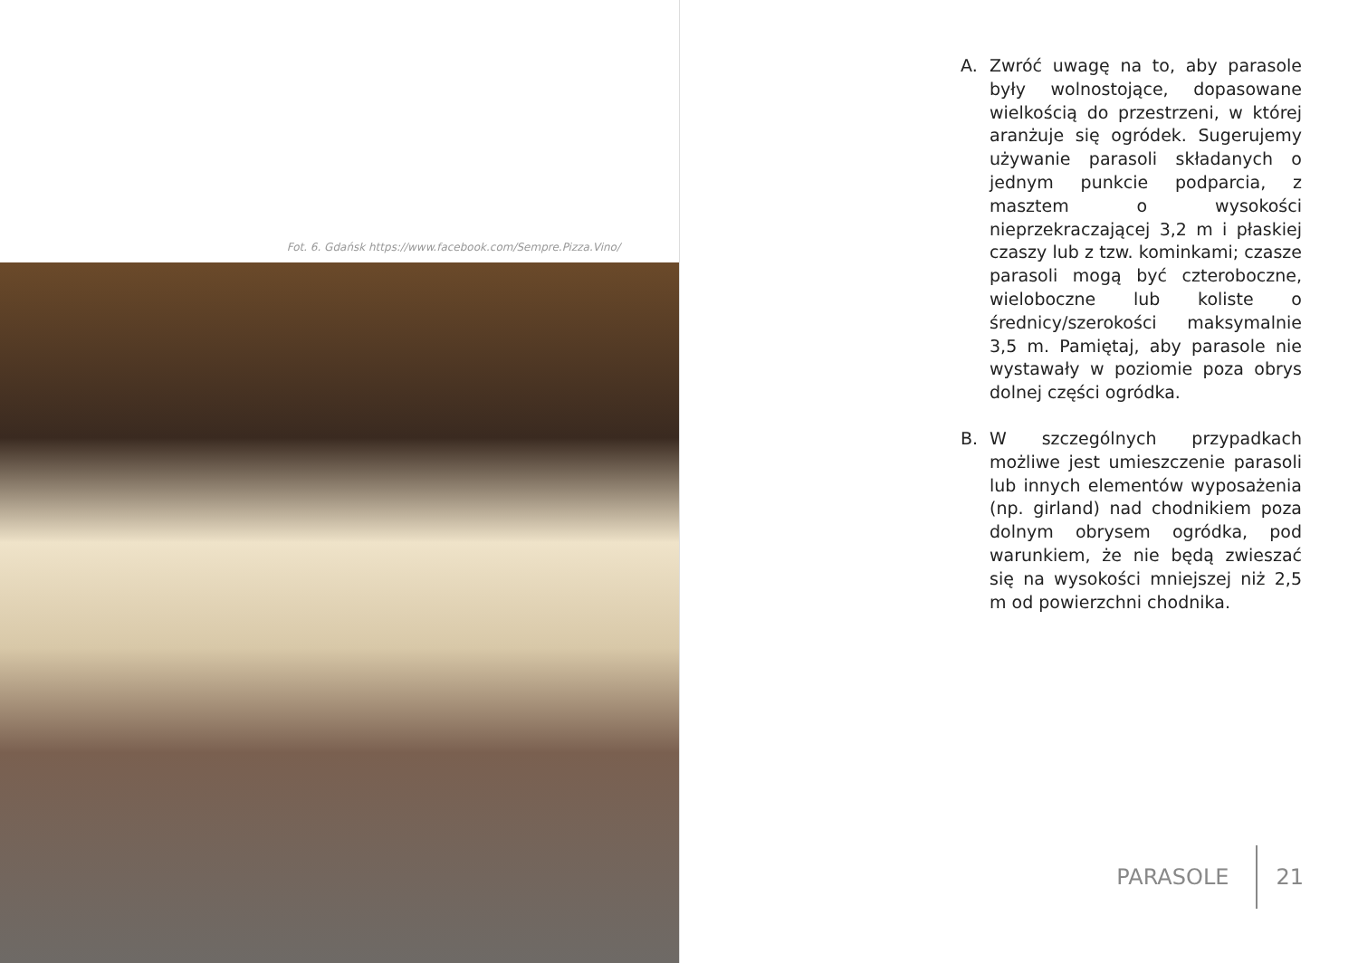Fot. 6. Gdańsk https://www.facebook.com/Sempre.Pizza.Vino/
A. Zwróć uwagę na to, aby parasole były wolnostojące, dopasowane wielkością do przestrzeni, w której aranżuje się ogródek. Sugerujemy używanie parasoli składanych o jednym punkcie podparcia, z masztem o wysokości nieprzekraczającej 3,2 m i płaskiej czaszy lub z tzw. kominkami; czasze parasoli mogą być czteroboczne, wieloboczne lub koliste o średnicy/szerokości maksymalnie 3,5 m. Pamiętaj, aby parasole nie wystawały w poziomie poza obrys dolnej części ogródka.
B. W szczególnych przypadkach możliwe jest umieszczenie parasoli lub innych elementów wyposażenia (np. girland) nad chodnikiem poza dolnym obrysem ogródka, pod warunkiem, że nie będą zwieszać się na wysokości mniejszej niż 2,5 m od powierzchni chodnika.
PARASOLE 21